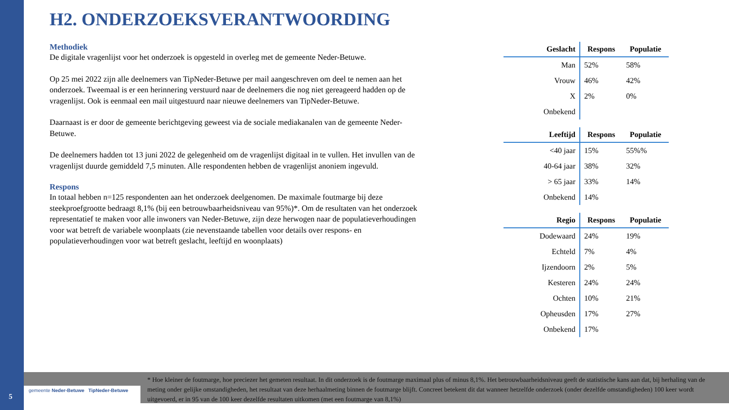H2. ONDERZOEKSVERANTWOORDING
Methodiek
De digitale vragenlijst voor het onderzoek is opgesteld in overleg met de gemeente Neder-Betuwe.
Op 25 mei 2022 zijn alle deelnemers van TipNeder-Betuwe per mail aangeschreven om deel te nemen aan het onderzoek. Tweemaal is er een herinnering verstuurd naar de deelnemers die nog niet gereageerd hadden op de vragenlijst. Ook is eenmaal een mail uitgestuurd naar nieuwe deelnemers van TipNeder-Betuwe.
Daarnaast is er door de gemeente berichtgeving geweest via de sociale mediakanalen van de gemeente Neder-Betuwe.
De deelnemers hadden tot 13 juni 2022 de gelegenheid om de vragenlijst digitaal in te vullen. Het invullen van de vragenlijst duurde gemiddeld 7,5 minuten. Alle respondenten hebben de vragenlijst anoniem ingevuld.
Respons
In totaal hebben n=125 respondenten aan het onderzoek deelgenomen. De maximale foutmarge bij deze steekproefgrootte bedraagt 8,1% (bij een betrouwbaarheidsniveau van 95%)*. Om de resultaten van het onderzoek representatief te maken voor alle inwoners van Neder-Betuwe, zijn deze herwogen naar de populatieverhoudingen voor wat betreft de variabele woonplaats (zie nevenstaande tabellen voor details over respons- en populatieverhoudingen voor wat betreft geslacht, leeftijd en woonplaats)
| Geslacht | Respons | Populatie |
| --- | --- | --- |
| Man | 52% | 58% |
| Vrouw | 46% | 42% |
| X | 2% | 0% |
| Onbekend | | |
| Leeftijd | Respons | Populatie |
| --- | --- | --- |
| <40 jaar | 15% | 55%% |
| 40-64 jaar | 38% | 32% |
| > 65 jaar | 33% | 14% |
| Onbekend | 14% | |
| Regio | Respons | Populatie |
| --- | --- | --- |
| Dodewaard | 24% | 19% |
| Echteld | 7% | 4% |
| Ijzendoorn | 2% | 5% |
| Kesteren | 24% | 24% |
| Ochten | 10% | 21% |
| Opheusden | 17% | 27% |
| Onbekend | 17% | |
gemeente Neder-Betuwe TipNeder-Betuwe
* Hoe kleiner de foutmarge, hoe preciezer het gemeten resultaat. In dit onderzoek is de foutmarge maximaal plus of minus 8,1%. Het betrouwbaarheidsniveau geeft de statistische kans aan dat, bij herhaling van de meting onder gelijke omstandigheden, het resultaat van deze herhaalmeting binnen de foutmarge blijft. Concreet betekent dit dat wanneer hetzelfde onderzoek (onder dezelfde omstandigheden) 100 keer wordt uitgevoerd, er in 95 van de 100 keer dezelfde resultaten uitkomen (met een foutmarge van 8,1%)
5